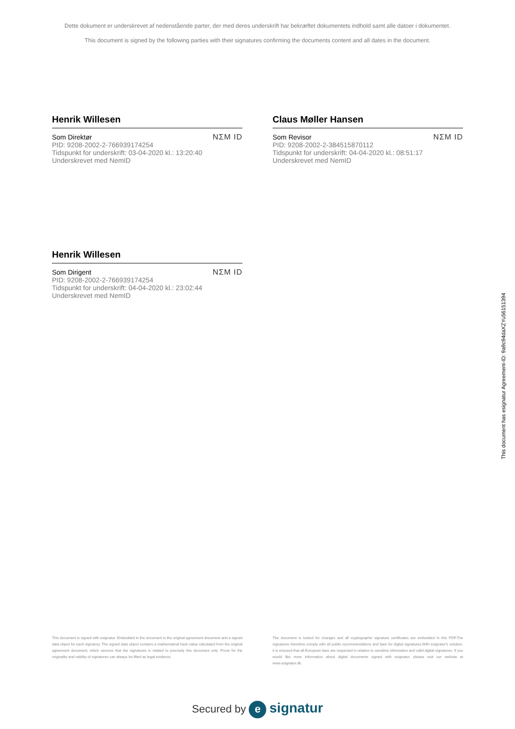Dette dokument er underskrevet af nedenstående parter, der med deres underskrift har bekræftet dokumentets indhold samt alle datoer i dokumentet.
This document is signed by the following parties with their signatures confirming the documents content and all dates in the document.
Henrik Willesen
Som Direktør
PID: 9208-2002-2-766939174254
Tidspunkt for underskrift: 03-04-2020 kl.: 13:20:40
Underskrevet med NemID
NΣM ID
Claus Møller Hansen
Som Revisor
PID: 9208-2002-2-384515870112
Tidspunkt for underskrift: 04-04-2020 kl.: 08:51:17
Underskrevet med NemID
NΣM ID
Henrik Willesen
Som Dirigent
PID: 9208-2002-2-766939174254
Tidspunkt for underskrift: 04-04-2020 kl.: 23:02:44
Underskrevet med NemID
NΣM ID
This document is signed with esignatur. Embedded in the document is the original agreement document and a signed data object for each signatory. The signed data object contains a mathematical hash value calculated from the original agreement document, which secures that the signatures is related to precisely this document only. Prove for the originality and validity of signatures can always be lifted as legal evidence.
The document is locked for changes and all cryptographic signature certificates are embedded in this PDF.The signatures therefore comply with all public recommendations and laws for digital signatures.With esignatur's solution, it is ensured that all European laws are respected in relation to sensitive information and valid digital signatures. If you would like more information about digital documents signed with esignatur, please visit our website at www.esignatur.dk.
Secured by e signatur
This document has esignatur Agreement-ID: 9a9c94daXZYu56151394